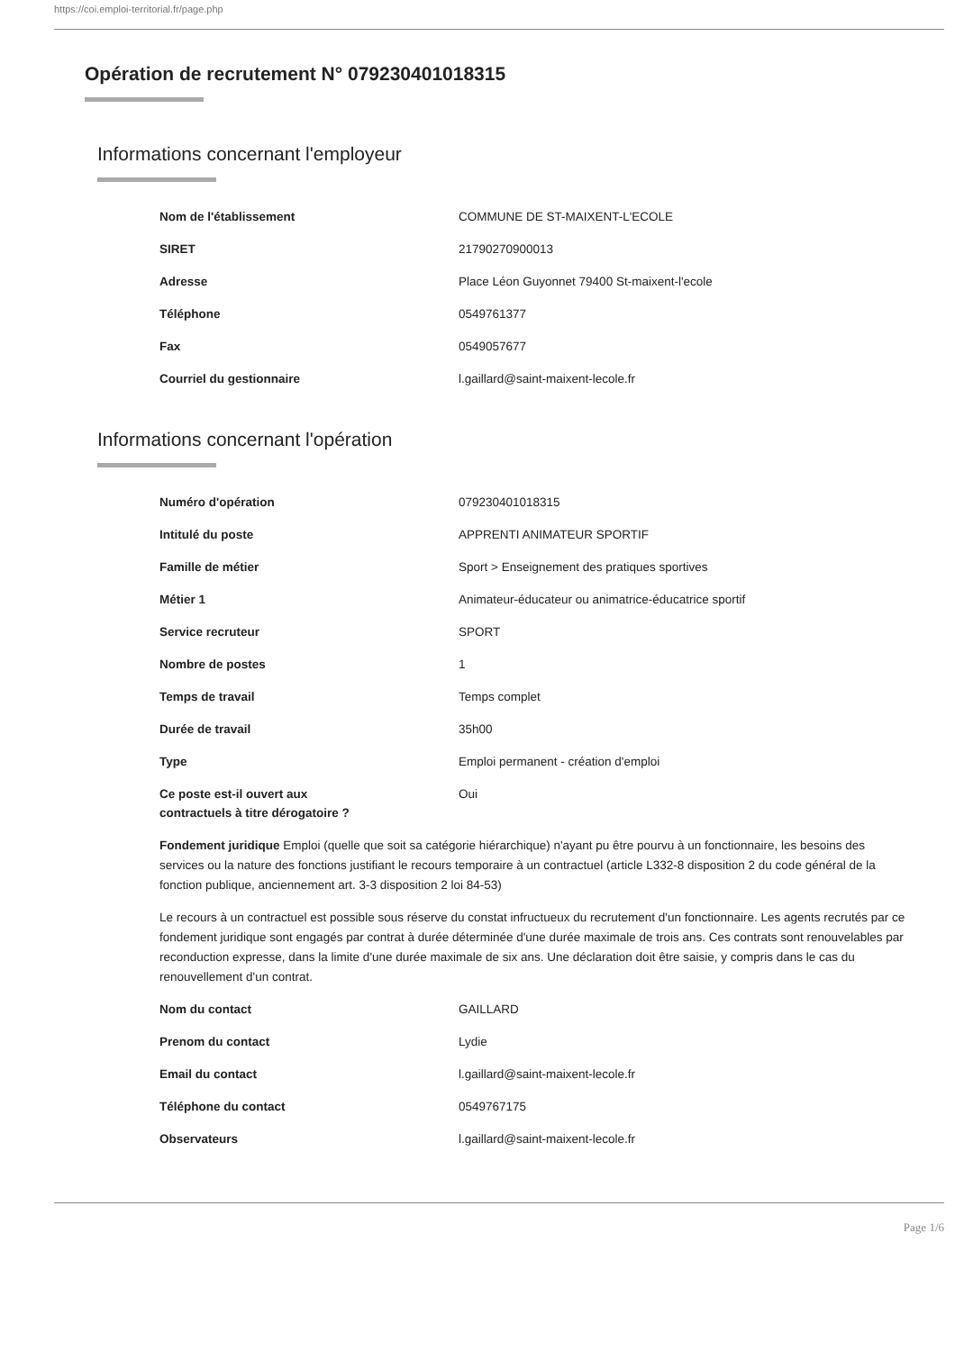https://coi.emploi-territorial.fr/page.php
Opération de recrutement N° 079230401018315
Informations concernant l'employeur
| Nom de l'établissement | COMMUNE DE ST-MAIXENT-L'ECOLE |
| SIRET | 21790270900013 |
| Adresse | Place Léon Guyonnet 79400 St-maixent-l'ecole |
| Téléphone | 0549761377 |
| Fax | 0549057677 |
| Courriel du gestionnaire | l.gaillard@saint-maixent-lecole.fr |
Informations concernant l'opération
| Numéro d'opération | 079230401018315 |
| Intitulé du poste | APPRENTI ANIMATEUR SPORTIF |
| Famille de métier | Sport > Enseignement des pratiques sportives |
| Métier 1 | Animateur-éducateur ou animatrice-éducatrice sportif |
| Service recruteur | SPORT |
| Nombre de postes | 1 |
| Temps de travail | Temps complet |
| Durée de travail | 35h00 |
| Type | Emploi permanent - création d'emploi |
| Ce poste est-il ouvert aux contractuels à titre dérogatoire ? | Oui |
Fondement juridique Emploi (quelle que soit sa catégorie hiérarchique) n'ayant pu être pourvu à un fonctionnaire, les besoins des services ou la nature des fonctions justifiant le recours temporaire à un contractuel (article L332-8 disposition 2 du code général de la fonction publique, anciennement art. 3-3 disposition 2 loi 84-53)
Le recours à un contractuel est possible sous réserve du constat infructueux du recrutement d'un fonctionnaire. Les agents recrutés par ce fondement juridique sont engagés par contrat à durée déterminée d'une durée maximale de trois ans. Ces contrats sont renouvelables par reconduction expresse, dans la limite d'une durée maximale de six ans. Une déclaration doit être saisie, y compris dans le cas du renouvellement d'un contrat.
| Nom du contact | GAILLARD |
| Prenom du contact | Lydie |
| Email du contact | l.gaillard@saint-maixent-lecole.fr |
| Téléphone du contact | 0549767175 |
| Observateurs | l.gaillard@saint-maixent-lecole.fr |
Page 1/6